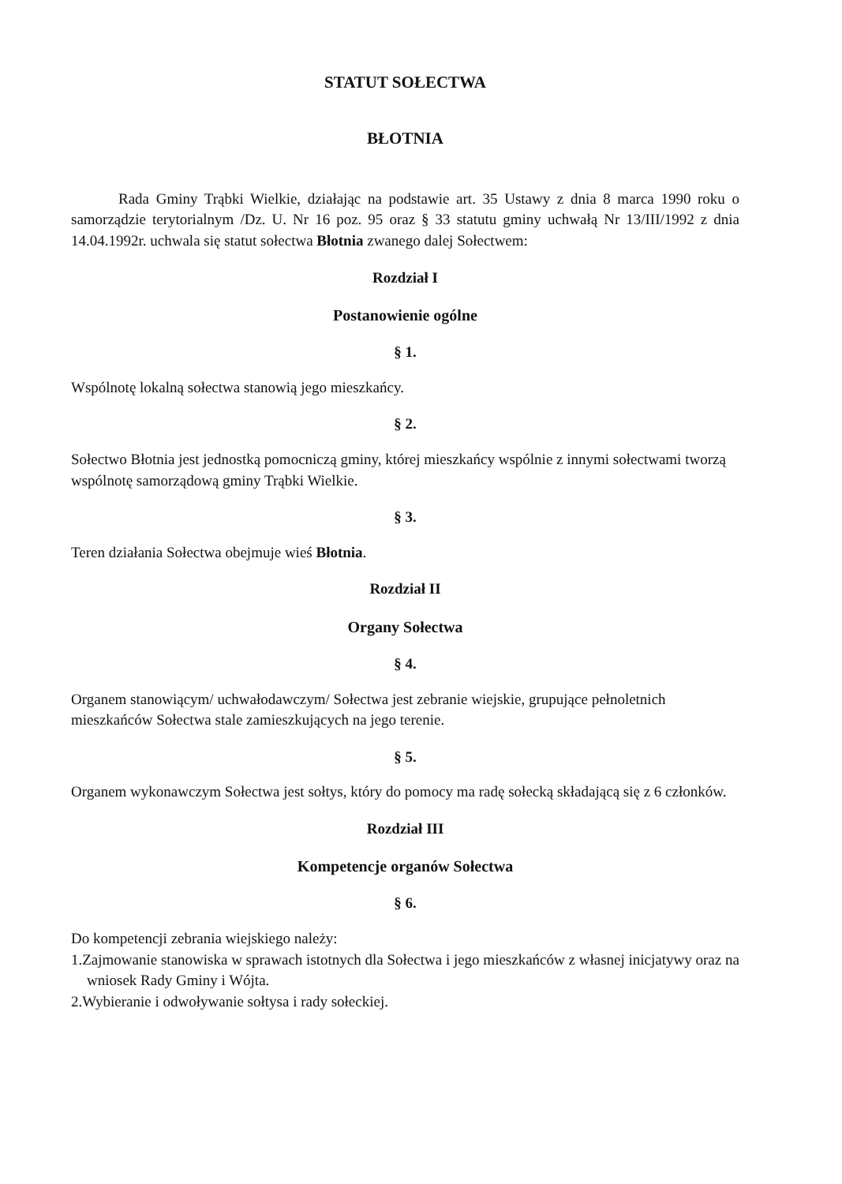STATUT SOŁECTWA
BŁOTNIA
Rada Gminy Trąbki Wielkie, działając na podstawie art. 35 Ustawy z dnia 8 marca 1990 roku o samorządzie terytorialnym /Dz. U. Nr 16 poz. 95 oraz § 33 statutu gminy uchwałą Nr 13/III/1992 z dnia 14.04.1992r. uchwala się statut sołectwa Błotnia zwanego dalej Sołectwem:
Rozdział I
Postanowienie ogólne
§ 1.
Wspólnotę lokalną sołectwa stanowią jego mieszkańcy.
§ 2.
Sołectwo Błotnia jest jednostką pomocniczą gminy, której mieszkańcy wspólnie z innymi sołectwami tworzą wspólnotę samorządową gminy Trąbki Wielkie.
§ 3.
Teren działania Sołectwa obejmuje wieś Błotnia.
Rozdział II
Organy Sołectwa
§ 4.
Organem stanowiącym/ uchwałodawczym/ Sołectwa jest zebranie wiejskie, grupujące pełnoletnich mieszkańców Sołectwa stale zamieszkujących na jego terenie.
§ 5.
Organem wykonawczym Sołectwa jest sołtys, który do pomocy ma radę sołecką składającą się z 6 członków.
Rozdział III
Kompetencje organów Sołectwa
§ 6.
Do kompetencji zebrania wiejskiego należy:
1.Zajmowanie stanowiska w sprawach istotnych dla Sołectwa i jego mieszkańców z własnej inicjatywy oraz na wniosek Rady Gminy i Wójta.
2.Wybieranie i odwoływanie sołtysa i rady sołeckiej.